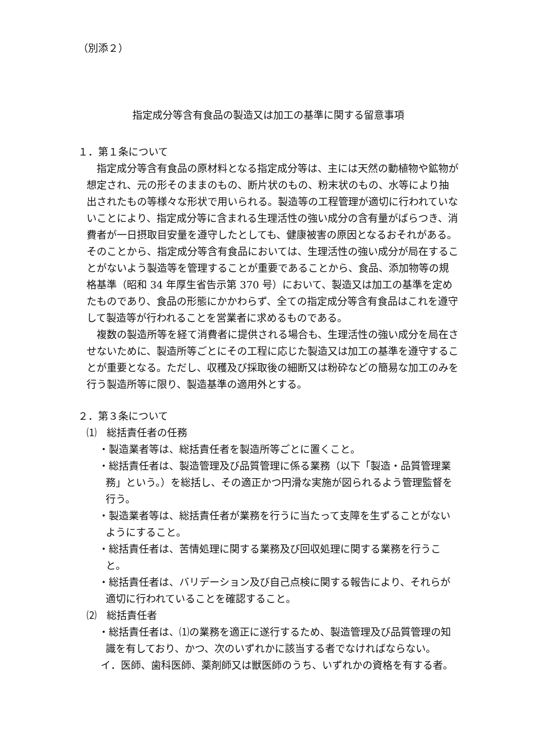（別添２）
指定成分等含有食品の製造又は加工の基準に関する留意事項
１．第１条について
指定成分等含有食品の原材料となる指定成分等は、主には天然の動植物や鉱物が想定され、元の形そのままのもの、断片状のもの、粉末状のもの、水等により抽出されたもの等様々な形状で用いられる。製造等の工程管理が適切に行われていないことにより、指定成分等に含まれる生理活性の強い成分の含有量がばらつき、消費者が一日摂取目安量を遵守したとしても、健康被害の原因となるおそれがある。そのことから、指定成分等含有食品においては、生理活性の強い成分が局在することがないよう製造等を管理することが重要であることから、食品、添加物等の規格基準（昭和 34 年厚生省告示第 370 号）において、製造又は加工の基準を定めたものであり、食品の形態にかかわらず、全ての指定成分等含有食品はこれを遵守して製造等が行われることを営業者に求めるものである。
複数の製造所等を経て消費者に提供される場合も、生理活性の強い成分を局在させないために、製造所等ごとにその工程に応じた製造又は加工の基準を遵守することが重要となる。ただし、収穫及び採取後の細断又は粉砕などの簡易な加工のみを行う製造所等に限り、製造基準の適用外とする。
２．第３条について
⑴　総括責任者の任務
・製造業者等は、総括責任者を製造所等ごとに置くこと。
・総括責任者は、製造管理及び品質管理に係る業務（以下「製造・品質管理業務」という。）を総括し、その適正かつ円滑な実施が図られるよう管理監督を行う。
・製造業者等は、総括責任者が業務を行うに当たって支障を生ずることがないようにすること。
・総括責任者は、苦情処理に関する業務及び回収処理に関する業務を行うこと。
・総括責任者は、バリデーション及び自己点検に関する報告により、それらが適切に行われていることを確認すること。
⑵　総括責任者
・総括責任者は、⑴の業務を適正に遂行するため、製造管理及び品質管理の知識を有しており、かつ、次のいずれかに該当する者でなければならない。
イ．医師、歯科医師、薬剤師又は獣医師のうち、いずれかの資格を有する者。